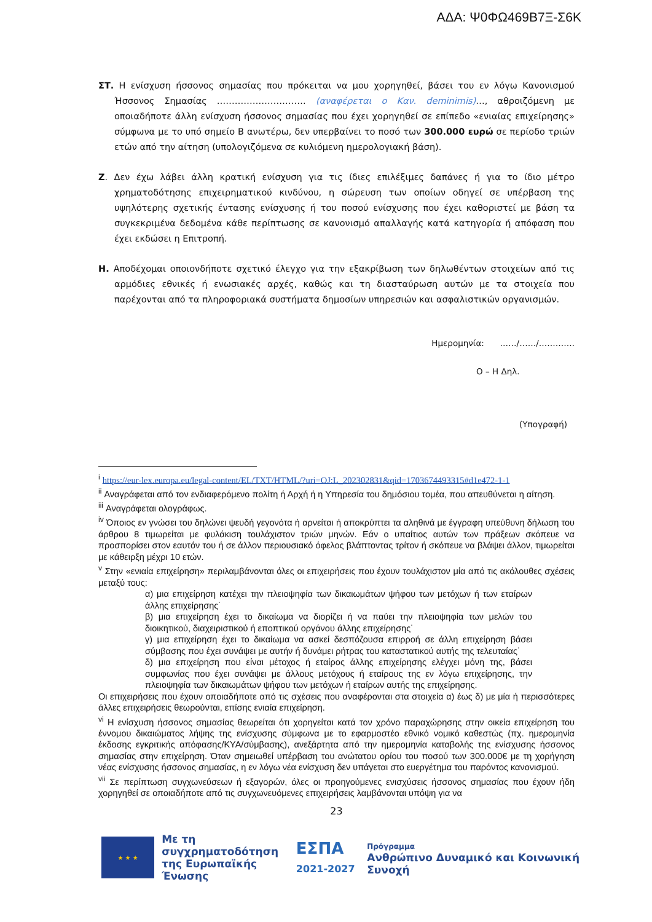ΑΔΑ: Ψ0ΦΩ469Β7Ξ-Σ6Κ
ΣΤ. Η ενίσχυση ήσσονος σημασίας που πρόκειται να μου χορηγηθεί, βάσει του εν λόγω Κανονισμού Ήσσονος Σημασίας ………………………… (αναφέρεται ο Καν. deminimis)…, αθροιζόμενη με οποιαδήποτε άλλη ενίσχυση ήσσονος σημασίας που έχει χορηγηθεί σε επίπεδο «ενιαίας επιχείρησης» σύμφωνα με το υπό σημείο Β ανωτέρω, δεν υπερβαίνει το ποσό των 300.000 ευρώ σε περίοδο τριών ετών από την αίτηση (υπολογιζόμενα σε κυλιόμενη ημερολογιακή βάση).
Ζ. Δεν έχω λάβει άλλη κρατική ενίσχυση για τις ίδιες επιλέξιμες δαπάνες ή για το ίδιο μέτρο χρηματοδότησης επιχειρηματικού κινδύνου, η σώρευση των οποίων οδηγεί σε υπέρβαση της υψηλότερης σχετικής έντασης ενίσχυσης ή του ποσού ενίσχυσης που έχει καθοριστεί με βάση τα συγκεκριμένα δεδομένα κάθε περίπτωσης σε κανονισμό απαλλαγής κατά κατηγορία ή απόφαση που έχει εκδώσει η Επιτροπή.
Η. Αποδέχομαι οποιονδήποτε σχετικό έλεγχο για την εξακρίβωση των δηλωθέντων στοιχείων από τις αρμόδιες εθνικές ή ενωσιακές αρχές, καθώς και τη διασταύρωση αυτών με τα στοιχεία που παρέχονται από τα πληροφοριακά συστήματα δημοσίων υπηρεσιών και ασφαλιστικών οργανισμών.
Ημερομηνία: ……/……/………….
Ο – Η Δηλ.
(Υπογραφή)
<sup>i</sup> https://eur-lex.europa.eu/legal-content/EL/TXT/HTML/?uri=OJ:L_202302831&qid=1703674493315#d1e472-1-1
<sup>ii</sup> Αναγράφεται από τον ενδιαφερόμενο πολίτη ή Αρχή ή η Υπηρεσία του δημόσιου τομέα, που απευθύνεται η αίτηση.
<sup>iii</sup> Αναγράφεται ολογράφως.
<sup>iv</sup> Όποιος εν γνώσει του δηλώνει ψευδή γεγονότα ή αρνείται ή αποκρύπτει τα αληθινά με έγγραφη υπεύθυνη δήλωση του άρθρου 8 τιμωρείται με φυλάκιση τουλάχιστον τριών μηνών. Εάν ο υπαίτιος αυτών των πράξεων σκόπευε να προσπορίσει στον εαυτόν του ή σε άλλον περιουσιακό όφελος βλάπτοντας τρίτον ή σκόπευε να βλάψει άλλον, τιμωρείται με κάθειρξη μέχρι 10 ετών.
<sup>v</sup> Στην «ενιαία επιχείρηση» περιλαμβάνονται όλες οι επιχειρήσεις που έχουν τουλάχιστον μία από τις ακόλουθες σχέσεις μεταξύ τους:
α) μια επιχείρηση κατέχει την πλειοψηφία των δικαιωμάτων ψήφου των μετόχων ή των εταίρων άλλης επιχείρησης˙
β) μια επιχείρηση έχει το δικαίωμα να διορίζει ή να παύει την πλειοψηφία των μελών του διοικητικού, διαχειριστικού ή εποπτικού οργάνου άλλης επιχείρησης˙
γ) μια επιχείρηση έχει το δικαίωμα να ασκεί δεσπόζουσα επιρροή σε άλλη επιχείρηση βάσει σύμβασης που έχει συνάψει με αυτήν ή δυνάμει ρήτρας του καταστατικού αυτής της τελευταίας˙
δ) μια επιχείρηση που είναι μέτοχος ή εταίρος άλλης επιχείρησης ελέγχει μόνη της, βάσει συμφωνίας που έχει συνάψει με άλλους μετόχους ή εταίρους της εν λόγω επιχείρησης, την πλειοψηφία των δικαιωμάτων ψήφου των μετόχων ή εταίρων αυτής της επιχείρησης.
Οι επιχειρήσεις που έχουν οποιαδήποτε από τις σχέσεις που αναφέρονται στα στοιχεία α) έως δ) με μία ή περισσότερες άλλες επιχειρήσεις θεωρούνται, επίσης ενιαία επιχείρηση.
<sup>vi</sup> Η ενίσχυση ήσσονος σημασίας θεωρείται ότι χορηγείται κατά τον χρόνο παραχώρησης στην οικεία επιχείρηση του έννομου δικαιώματος λήψης της ενίσχυσης σύμφωνα με το εφαρμοστέο εθνικό νομικό καθεστώς (πχ. ημερομηνία έκδοσης εγκριτικής απόφασης/ΚΥΑ/σύμβασης), ανεξάρτητα από την ημερομηνία καταβολής της ενίσχυσης ήσσονος σημασίας στην επιχείρηση. Όταν σημειωθεί υπέρβαση του ανώτατου ορίου του ποσού των 300.000€ με τη χορήγηση νέας ενίσχυσης ήσσονος σημασίας, η εν λόγω νέα ενίσχυση δεν υπάγεται στο ευεργέτημα του παρόντος κανονισμού.
<sup>vii</sup> Σε περίπτωση συγχωνεύσεων ή εξαγορών, όλες οι προηγούμενες ενισχύσεις ήσσονος σημασίας που έχουν ήδη χορηγηθεί σε οποιαδήποτε από τις συγχωνευόμενες επιχειρήσεις λαμβάνονται υπόψη για να
23
★ ★ ★
Με τη συγχρηματοδότηση της Ευρωπαϊκής Ένωσης
ΕΣΠΑ
2021-2027
Πρόγραμμα
Ανθρώπινο Δυναμικό και Κοινωνική Συνοχή